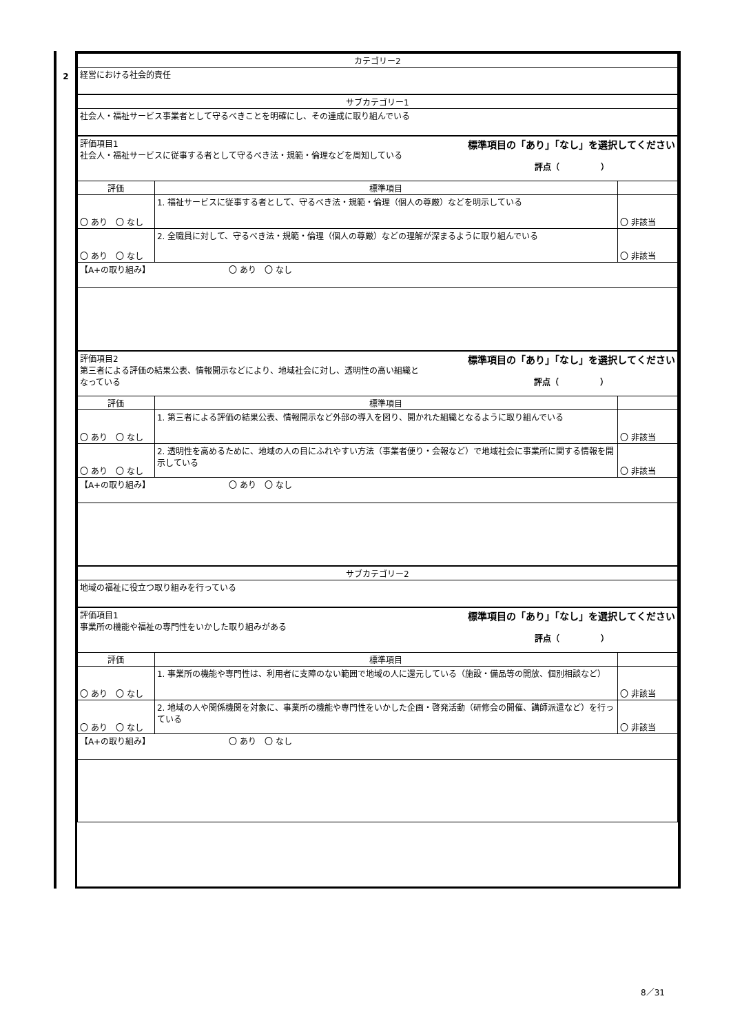2
| カテゴリー2 | | |
| 経営における社会的責任 | | |
| サブカテゴリー1 | | |
| 社会人・福祉サービス事業者として守るべきことを明確にし、その達成に取り組んでいる | | |
| 標準項目の「あり」「なし」を選択してください 評価項目1 社会人・福祉サービスに従事する者として守るべき法・規範・倫理などを周知している 評点（ ） | | |
| 評価 | 標準項目 | |
| 〇 あり 〇 なし | 1. 福祉サービスに従事する者として、守るべき法・規範・倫理（個人の尊厳）などを明示している | 〇 非該当 |
| 〇 あり 〇 なし | 2. 全職員に対して、守るべき法・規範・倫理（個人の尊厳）などの理解が深まるように取り組んでいる | 〇 非該当 |
| 【A+の取り組み】 〇 あり 〇 なし | | |
| 標準項目の「あり」「なし」を選択してください 評価項目2 第三者による評価の結果公表、情報開示などにより、地域社会に対し、透明性の高い組織と なっている 評点（ ） | | |
| 評価 | 標準項目 | |
| 〇 あり 〇 なし | 1. 第三者による評価の結果公表、情報開示など外部の導入を図り、開かれた組織となるように取り組んでいる | 〇 非該当 |
| 〇 あり 〇 なし | 2. 透明性を高めるために、地域の人の目にふれやすい方法（事業者便り・会報など）で地域社会に事業所に関する情報を開示している | 〇 非該当 |
| 【A+の取り組み】 〇 あり 〇 なし | | |
| サブカテゴリー2 | | |
| 地域の福祉に役立つ取り組みを行っている | | |
| 標準項目の「あり」「なし」を選択してください 評価項目1 事業所の機能や福祉の専門性をいかした取り組みがある 評点（ ） | | |
| 評価 | 標準項目 | |
| 〇 あり 〇 なし | 1. 事業所の機能や専門性は、利用者に支障のない範囲で地域の人に還元している（施設・備品等の開放、個別相談など） | 〇 非該当 |
| 〇 あり 〇 なし | 2. 地域の人や関係機関を対象に、事業所の機能や専門性をいかした企画・啓発活動（研修会の開催、講師派遣など）を行っている | 〇 非該当 |
| 【A+の取り組み】 〇 あり 〇 なし | | |
8／31